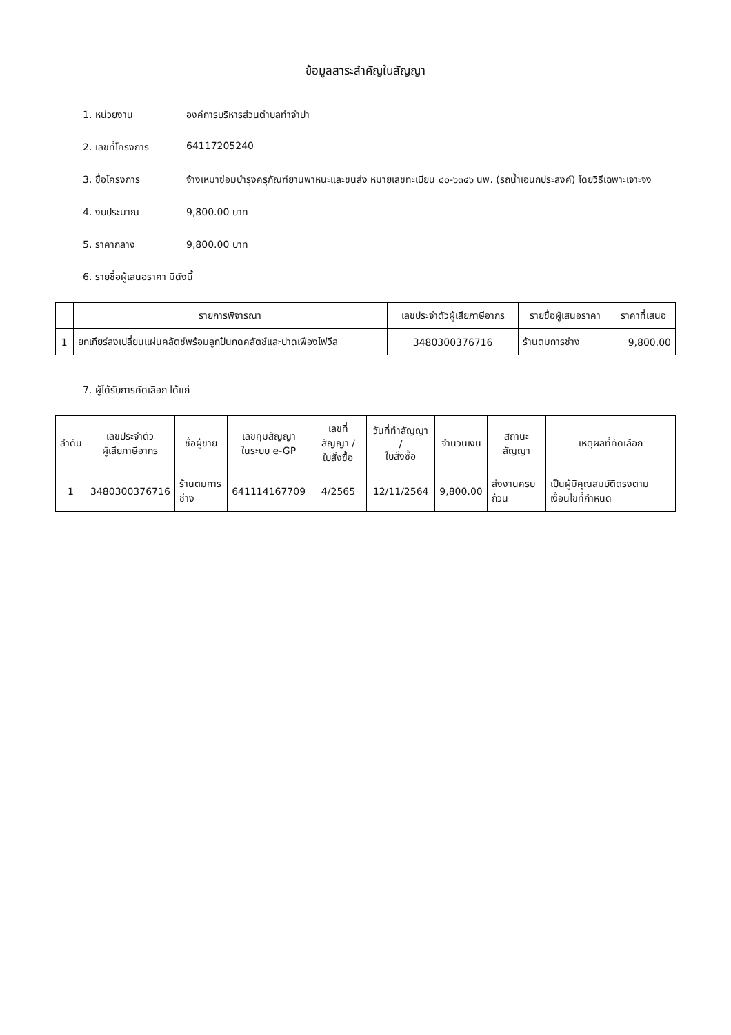ข้อมูลสาระสำคัญในสัญญา
1. หน่วยงาน องค์การบริหารส่วนตำบลท่าจำปา
2. เลขที่โครงการ 64117205240
3. ชื่อโครงการ จ้างเหมาซ่อมบำรุงครุภัณฑ์ยานพาหนะและขนส่ง หมายเลขทะเบียน ๘๐-๖๓๔๖ นพ. (รถน้ำเอนกประสงค์) โดยวิธีเฉพาะเจาะจง
4. งบประมาณ 9,800.00 บาท
5. ราคากลาง 9,800.00 บาท
6. รายชื่อผู้เสนอราคา มีดังนี้
| | รายการพิจารณา | เลขประจำตัวผู้เสียภาษีอากร | รายชื่อผู้เสนอราคา | ราคาที่เสนอ |
| --- | --- | --- | --- | --- |
| 1 | ยกเกียร์ลงเปลี่ยนแผ่นคลัตช์พร้อมลูกปืนกดคลัตช์และปาดเฟืองไฟวีล | 3480300376716 | ร้านตมการช่าง | 9,800.00 |
7. ผู้ได้รับการคัดเลือก ได้แก่
| ลำดับ | เลขประจำตัว ผู้เสียภาษีอากร | ชื่อผู้ขาย | เลขคุมสัญญา ในระบบ e-GP | เลขที่สัญญา / ใบสั่งซื้อ | วันที่ทำสัญญา / ใบสั่งซื้อ | จำนวนเงิน | สถานะสัญญา | เหตุผลที่คัดเลือก |
| --- | --- | --- | --- | --- | --- | --- | --- | --- |
| 1 | 3480300376716 | ร้านตมการช่าง | 641114167709 | 4/2565 | 12/11/2564 | 9,800.00 | ส่งงานครบถ้วน | เป็นผู้มีคุณสมบัติตรงตามเงื่อนไขที่กำหนด |